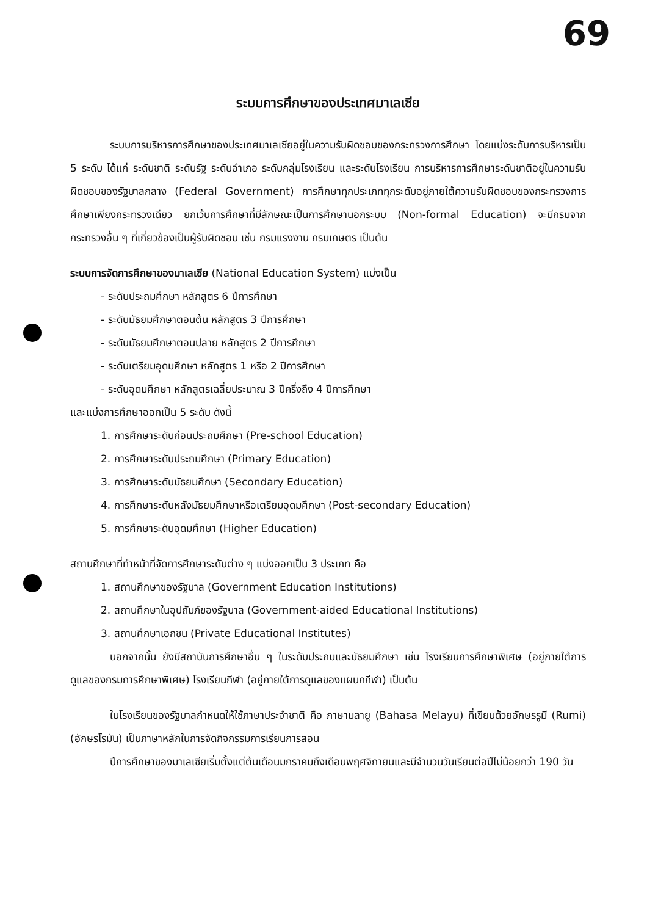69
ระบบการศึกษาของประเทศมาเลเซีย
ระบบการบริหารการศึกษาของประเทศมาเลเซียอยู่ในความรับผิดชอบของกระทรวงการศึกษา โดยแบ่งระดับการบริหารเป็น 5 ระดับ ได้แก่ ระดับชาติ ระดับรัฐ ระดับอำเภอ ระดับกลุ่มโรงเรียน และระดับโรงเรียน การบริหารการศึกษาระดับชาติอยู่ในความรับผิดชอบของรัฐบาลกลาง (Federal Government) การศึกษาทุกประเภททุกระดับอยู่ภายใต้ความรับผิดชอบของกระทรวงการศึกษาเพียงกระทรวงเดียว ยกเว้นการศึกษาที่มีลักษณะเป็นการศึกษานอกระบบ (Non-formal Education) จะมีกรมจากกระทรวงอื่น ๆ ที่เกี่ยวข้องเป็นผู้รับผิดชอบ เช่น กรมแรงงาน กรมเกษตร เป็นต้น
ระบบการจัดการศึกษาของมาเลเซีย (National Education System) แบ่งเป็น
- ระดับประถมศึกษา หลักสูตร 6 ปีการศึกษา
- ระดับมัธยมศึกษาตอนต้น หลักสูตร 3 ปีการศึกษา
- ระดับมัธยมศึกษาตอนปลาย หลักสูตร 2 ปีการศึกษา
- ระดับเตรียมอุดมศึกษา หลักสูตร 1 หรือ 2 ปีการศึกษา
- ระดับอุดมศึกษา หลักสูตรเฉลี่ยประมาณ 3 ปีครึ่งถึง 4 ปีการศึกษา
และแบ่งการศึกษาออกเป็น 5 ระดับ ดังนี้
1. การศึกษาระดับก่อนประถมศึกษา (Pre-school Education)
2. การศึกษาระดับประถมศึกษา (Primary Education)
3. การศึกษาระดับมัธยมศึกษา (Secondary Education)
4. การศึกษาระดับหลังมัธยมศึกษาหรือเตรียมอุดมศึกษา (Post-secondary Education)
5. การศึกษาระดับอุดมศึกษา (Higher Education)
สถานศึกษาที่ทำหน้าที่จัดการศึกษาระดับต่าง ๆ แบ่งออกเป็น 3 ประเภท คือ
1. สถานศึกษาของรัฐบาล (Government Education Institutions)
2. สถานศึกษาในอุปถัมภ์ของรัฐบาล (Government-aided Educational Institutions)
3. สถานศึกษาเอกชน (Private Educational Institutes)
นอกจากนั้น ยังมีสถาบันการศึกษาอื่น ๆ ในระดับประถมและมัธยมศึกษา เช่น โรงเรียนการศึกษาพิเศษ (อยู่ภายใต้การดูแลของกรมการศึกษาพิเศษ) โรงเรียนกีฬา (อยู่ภายใต้การดูแลของแผนกกีฬา) เป็นต้น
ในโรงเรียนของรัฐบาลกำหนดให้ใช้ภาษาประจำชาติ คือ ภาษามลายู (Bahasa Melayu) ที่เขียนด้วยอักษรรูมี (Rumi) (อักษรโรมัน) เป็นภาษาหลักในการจัดกิจกรรมการเรียนการสอน
ปีการศึกษาของมาเลเซียเริ่มตั้งแต่ต้นเดือนมกราคมถึงเดือนพฤศจิกายนและมีจำนวนวันเรียนต่อปีไม่น้อยกว่า 190 วัน